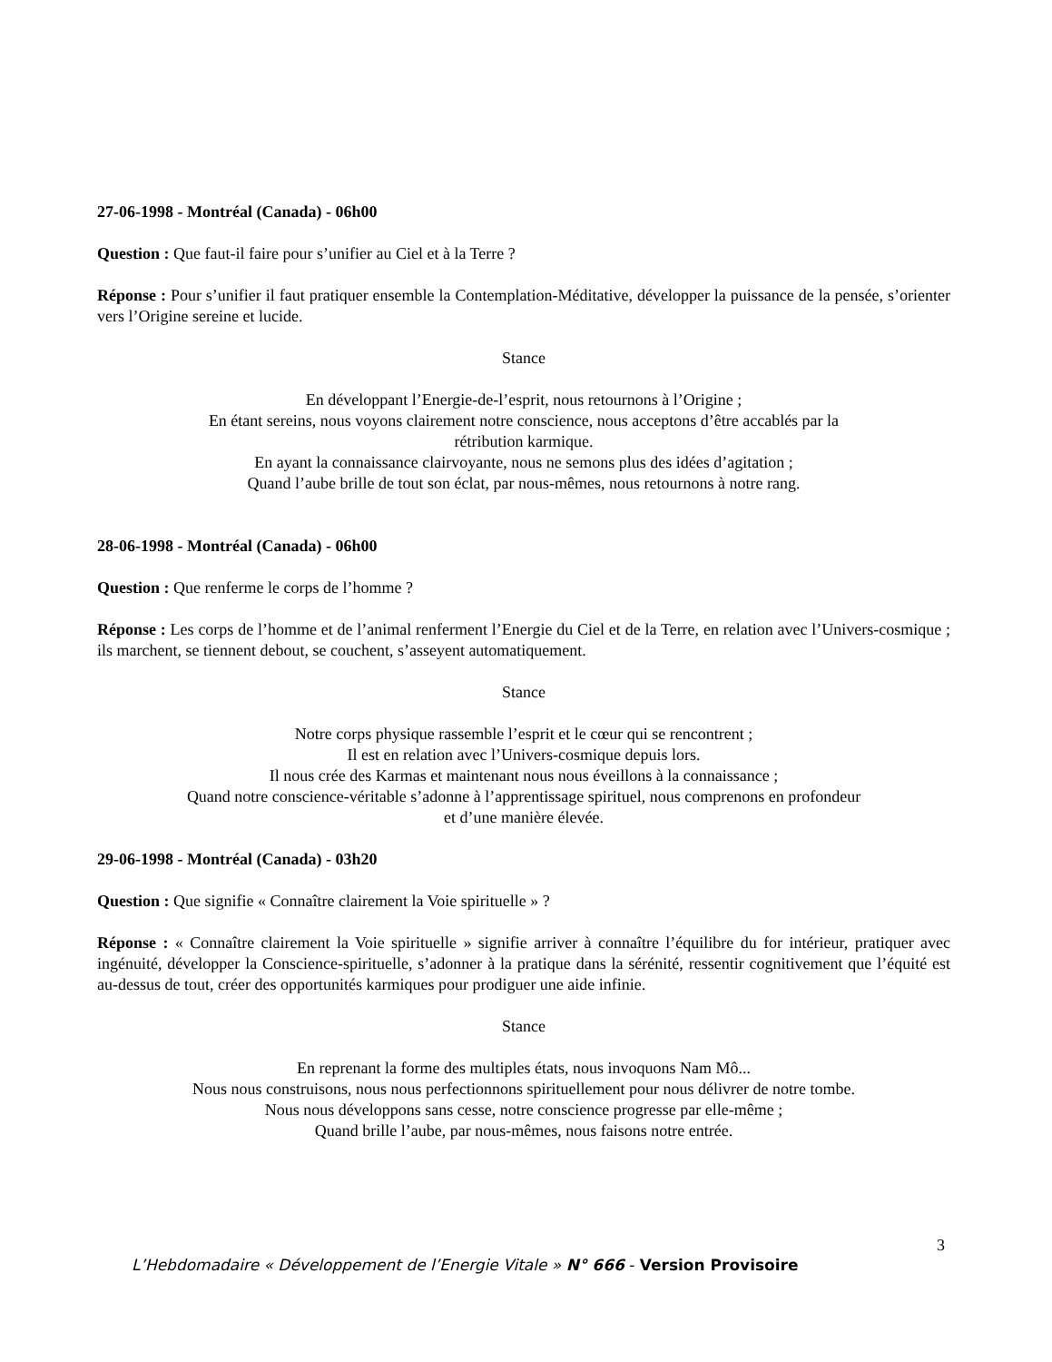27-06-1998 - Montréal (Canada) - 06h00
Question : Que faut-il faire pour s’unifier au Ciel et à la Terre ?
Réponse : Pour s’unifier il faut pratiquer ensemble la Contemplation-Méditative, développer la puissance de la pensée, s’orienter vers l’Origine sereine et lucide.
Stance
En développant l’Energie-de-l’esprit, nous retournons à l’Origine ;
En étant sereins, nous voyons clairement notre conscience, nous acceptons d’être accablés par la
rétribution karmique.
En ayant la connaissance clairvoyante, nous ne semons plus des idées d’agitation ;
Quand l’aube brille de tout son éclat, par nous-mêmes, nous retournons à notre rang.
28-06-1998 - Montréal (Canada) - 06h00
Question : Que renferme le corps de l’homme ?
Réponse : Les corps de l’homme et de l’animal renferment l’Energie du Ciel et de la Terre, en relation avec l’Univers-cosmique ; ils marchent, se tiennent debout, se couchent, s’asseyent automatiquement.
Stance
Notre corps physique rassemble l’esprit et le cœur qui se rencontrent ;
Il est en relation avec l’Univers-cosmique depuis lors.
Il nous crée des Karmas et maintenant nous nous éveillons à la connaissance ;
Quand notre conscience-véritable s’adonne à l’apprentissage spirituel, nous comprenons en profondeur
et d’une manière élevée.
29-06-1998 - Montréal (Canada) - 03h20
Question : Que signifie « Connaître clairement la Voie spirituelle » ?
Réponse : « Connaître clairement la Voie spirituelle » signifie arriver à connaître l’équilibre du for intérieur, pratiquer avec ingénuité, développer la Conscience-spirituelle, s’adonner à la pratique dans la sérénité, ressentir cognitivement que l’équité est au-dessus de tout, créer des opportunités karmiques pour prodiguer une aide infinie.
Stance
En reprenant la forme des multiples états, nous invoquons Nam Mô...
Nous nous construisons, nous nous perfectionnons spirituellement pour nous délivrer de notre tombe.
Nous nous développons sans cesse, notre conscience progresse par elle-même ;
Quand brille l’aube, par nous-mêmes, nous faisons notre entrée.
3
L’Hebdomadaire « Développement de l’Energie Vitale » N° 666 - Version Provisoire